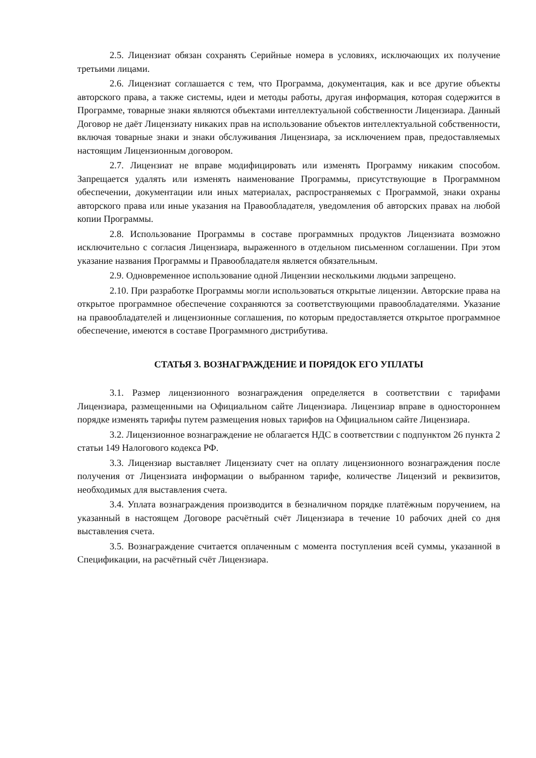2.5. Лицензиат обязан сохранять Серийные номера в условиях, исключающих их получение третьими лицами.
2.6. Лицензиат соглашается с тем, что Программа, документация, как и все другие объекты авторского права, а также системы, идеи и методы работы, другая информация, которая содержится в Программе, товарные знаки являются объектами интеллектуальной собственности Лицензиара. Данный Договор не даёт Лицензиату никаких прав на использование объектов интеллектуальной собственности, включая товарные знаки и знаки обслуживания Лицензиара, за исключением прав, предоставляемых настоящим Лицензионным договором.
2.7. Лицензиат не вправе модифицировать или изменять Программу никаким способом. Запрещается удалять или изменять наименование Программы, присутствующие в Программном обеспечении, документации или иных материалах, распространяемых с Программой, знаки охраны авторского права или иные указания на Правообладателя, уведомления об авторских правах на любой копии Программы.
2.8. Использование Программы в составе программных продуктов Лицензиата возможно исключительно с согласия Лицензиара, выраженного в отдельном письменном соглашении. При этом указание названия Программы и Правообладателя является обязательным.
2.9. Одновременное использование одной Лицензии несколькими людьми запрещено.
2.10. При разработке Программы могли использоваться открытые лицензии. Авторские права на открытое программное обеспечение сохраняются за соответствующими правообладателями. Указание на правообладателей и лицензионные соглашения, по которым предоставляется открытое программное обеспечение, имеются в составе Программного дистрибутива.
СТАТЬЯ 3. ВОЗНАГРАЖДЕНИЕ И ПОРЯДОК ЕГО УПЛАТЫ
3.1. Размер лицензионного вознаграждения определяется в соответствии с тарифами Лицензиара, размещенными на Официальном сайте Лицензиара. Лицензиар вправе в одностороннем порядке изменять тарифы путем размещения новых тарифов на Официальном сайте Лицензиара.
3.2. Лицензионное вознаграждение не облагается НДС в соответствии с подпунктом 26 пункта 2 статьи 149 Налогового кодекса РФ.
3.3. Лицензиар выставляет Лицензиату счет на оплату лицензионного вознаграждения после получения от Лицензиата информации о выбранном тарифе, количестве Лицензий и реквизитов, необходимых для выставления счета.
3.4. Уплата вознаграждения производится в безналичном порядке платёжным поручением, на указанный в настоящем Договоре расчётный счёт Лицензиара в течение 10 рабочих дней со дня выставления счета.
3.5. Вознаграждение считается оплаченным с момента поступления всей суммы, указанной в Спецификации, на расчётный счёт Лицензиара.